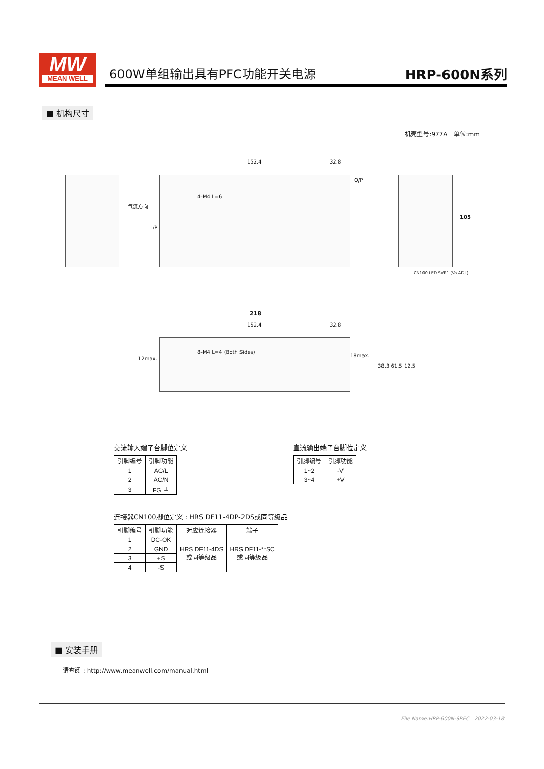MW
MEAN WELL
600W单组输出具有PFC功能开关电源 HRP-600N系列
■ 机构尺寸
机壳型号:977A　单位:mm
气流方向
152.4 32.8
4-M4 L=6
O/P
I/P
105
CN100 LED SVR1 (Vo ADJ.)
218
152.4 32.8
8-M4 L=4 (Both Sides)
12max.
18max.
38.3 61.5 12.5
交流输入端子台脚位定义
| 引脚编号 | 引脚功能 |
| --- | --- |
| 1 | AC/L |
| 2 | AC/N |
| 3 | FG ⏚ |
直流输出端子台脚位定义
| 引脚编号 | 引脚功能 |
| --- | --- |
| 1~2 | -V |
| 3~4 | +V |
连接器CN100脚位定义 : HRS DF11-4DP-2DS或同等级品
| 引脚编号 | 引脚功能 | 对应连接器 | 端子 |
| --- | --- | --- | --- |
| 1 | DC-OK | HRS DF11-4DS 或同等级品 | HRS DF11-**SC 或同等级品 |
| 2 | GND | | |
| 3 | +S | | |
| 4 | -S | | |
■ 安装手册
请查阅 : http://www.meanwell.com/manual.html
File Name:HRP-600N-SPEC　2022-03-18